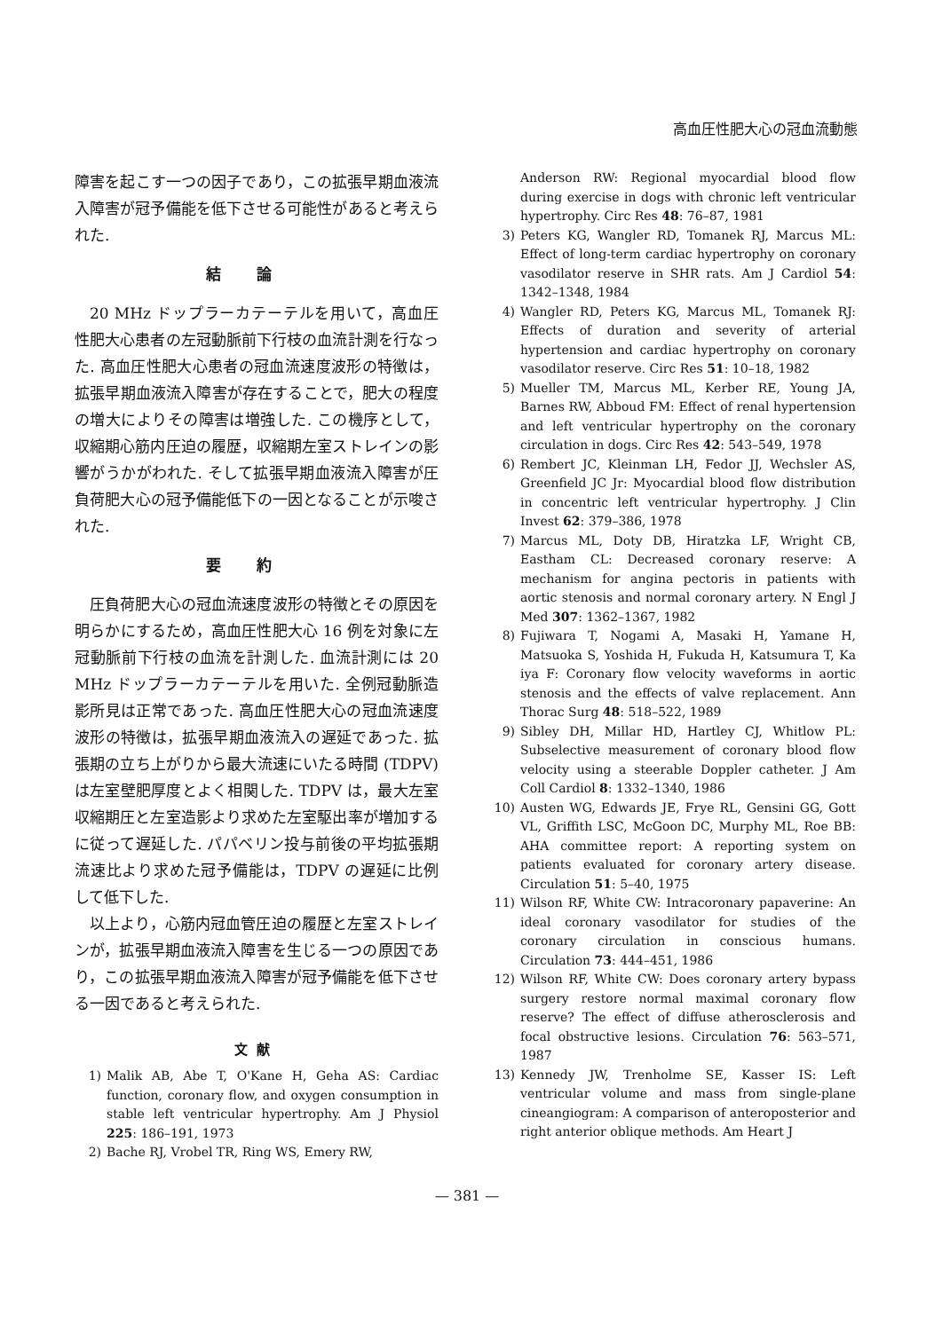高血圧性肥大心の冠血流動態
障害を起こす一つの因子であり，この拡張早期血液流入障害が冠予備能を低下させる可能性があると考えられた.
結論
20 MHz ドップラーカテーテルを用いて，高血圧性肥大心患者の左冠動脈前下行枝の血流計測を行なった. 高血圧性肥大心患者の冠血流速度波形の特徴は，拡張早期血液流入障害が存在することで，肥大の程度の増大によりその障害は増強した. この機序として，収縮期心筋内圧迫の履歴，収縮期左室ストレインの影響がうかがわれた. そして拡張早期血液流入障害が圧負荷肥大心の冠予備能低下の一因となることが示唆された.
要約
圧負荷肥大心の冠血流速度波形の特徴とその原因を明らかにするため，高血圧性肥大心 16 例を対象に左冠動脈前下行枝の血流を計測した. 血流計測には 20 MHz ドップラーカテーテルを用いた. 全例冠動脈造影所見は正常であった. 高血圧性肥大心の冠血流速度波形の特徴は，拡張早期血液流入の遅延であった. 拡張期の立ち上がりから最大流速にいたる時間 (TDPV) は左室壁肥厚度とよく相関した. TDPV は，最大左室収縮期圧と左室造影より求めた左室駆出率が増加するに従って遅延した. パパベリン投与前後の平均拡張期流速比より求めた冠予備能は，TDPV の遅延に比例して低下した.
以上より，心筋内冠血管圧迫の履歴と左室ストレインが，拡張早期血液流入障害を生じる一つの原因であり，この拡張早期血液流入障害が冠予備能を低下させる一因であると考えられた.
文献
1) Malik AB, Abe T, O'Kane H, Geha AS: Cardiac function, coronary flow, and oxygen consumption in stable left ventricular hypertrophy. Am J Physiol 225: 186–191, 1973
2) Bache RJ, Vrobel TR, Ring WS, Emery RW,
Anderson RW: Regional myocardial blood flow during exercise in dogs with chronic left ventricular hypertrophy. Circ Res 48: 76–87, 1981
3) Peters KG, Wangler RD, Tomanek RJ, Marcus ML: Effect of long-term cardiac hypertrophy on coronary vasodilator reserve in SHR rats. Am J Cardiol 54: 1342–1348, 1984
4) Wangler RD, Peters KG, Marcus ML, Tomanek RJ: Effects of duration and severity of arterial hypertension and cardiac hypertrophy on coronary vasodilator reserve. Circ Res 51: 10–18, 1982
5) Mueller TM, Marcus ML, Kerber RE, Young JA, Barnes RW, Abboud FM: Effect of renal hypertension and left ventricular hypertrophy on the coronary circulation in dogs. Circ Res 42: 543–549, 1978
6) Rembert JC, Kleinman LH, Fedor JJ, Wechsler AS, Greenfield JC Jr: Myocardial blood flow distribution in concentric left ventricular hypertrophy. J Clin Invest 62: 379–386, 1978
7) Marcus ML, Doty DB, Hiratzka LF, Wright CB, Eastham CL: Decreased coronary reserve: A mechanism for angina pectoris in patients with aortic stenosis and normal coronary artery. N Engl J Med 307: 1362–1367, 1982
8) Fujiwara T, Nogami A, Masaki H, Yamane H, Matsuoka S, Yoshida H, Fukuda H, Katsumura T, Ka iya F: Coronary flow velocity waveforms in aortic stenosis and the effects of valve replacement. Ann Thorac Surg 48: 518–522, 1989
9) Sibley DH, Millar HD, Hartley CJ, Whitlow PL: Subselective measurement of coronary blood flow velocity using a steerable Doppler catheter. J Am Coll Cardiol 8: 1332–1340, 1986
10) Austen WG, Edwards JE, Frye RL, Gensini GG, Gott VL, Griffith LSC, McGoon DC, Murphy ML, Roe BB: AHA committee report: A reporting system on patients evaluated for coronary artery disease. Circulation 51: 5–40, 1975
11) Wilson RF, White CW: Intracoronary papaverine: An ideal coronary vasodilator for studies of the coronary circulation in conscious humans. Circulation 73: 444–451, 1986
12) Wilson RF, White CW: Does coronary artery bypass surgery restore normal maximal coronary flow reserve? The effect of diffuse atherosclerosis and focal obstructive lesions. Circulation 76: 563–571, 1987
13) Kennedy JW, Trenholme SE, Kasser IS: Left ventricular volume and mass from single-plane cineangiogram: A comparison of anteroposterior and right anterior oblique methods. Am Heart J
— 381 —